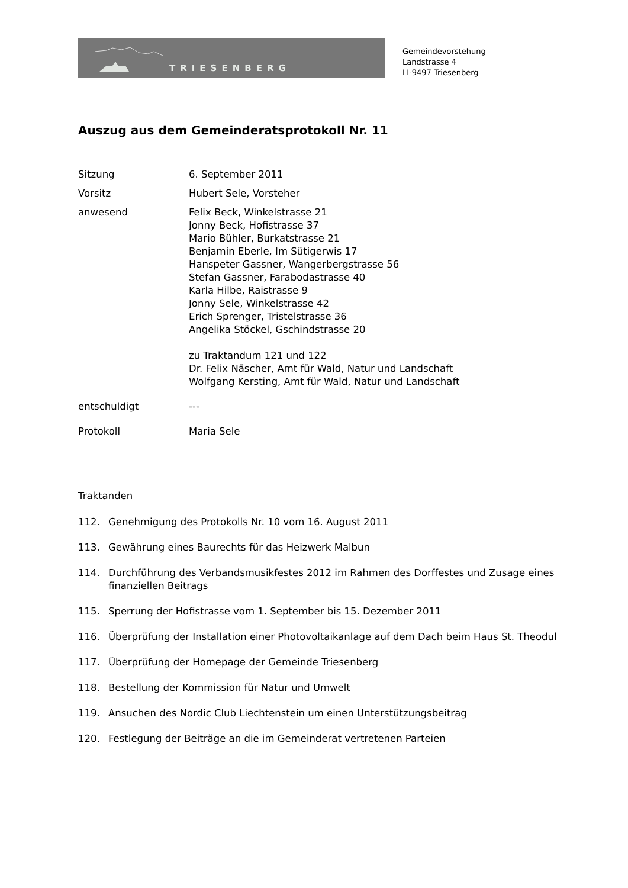TRIESENBERG
Gemeindevorstehung
Landstrasse 4
LI-9497 Triesenberg
Auszug aus dem Gemeinderatsprotokoll Nr. 11
Sitzung 6. September 2011
Vorsitz Hubert Sele, Vorsteher
anwesend Felix Beck, Winkelstrasse 21
Jonny Beck, Hofistrasse 37
Mario Bühler, Burkatstrasse 21
Benjamin Eberle, Im Sütigerwis 17
Hanspeter Gassner, Wangerbergstrasse 56
Stefan Gassner, Farabodastrasse 40
Karla Hilbe, Raistrasse 9
Jonny Sele, Winkelstrasse 42
Erich Sprenger, Tristelstrasse 36
Angelika Stöckel, Gschindstrasse 20
zu Traktandum 121 und 122
Dr. Felix Näscher, Amt für Wald, Natur und Landschaft
Wolfgang Kersting, Amt für Wald, Natur und Landschaft
entschuldigt ---
Protokoll Maria Sele
Traktanden
112. Genehmigung des Protokolls Nr. 10 vom 16. August 2011
113. Gewährung eines Baurechts für das Heizwerk Malbun
114. Durchführung des Verbandsmusikfestes 2012 im Rahmen des Dorffestes und Zusage eines finanziellen Beitrags
115. Sperrung der Hofistrasse vom 1. September bis 15. Dezember 2011
116. Überprüfung der Installation einer Photovoltaikanlage auf dem Dach beim Haus St. Theodul
117. Überprüfung der Homepage der Gemeinde Triesenberg
118. Bestellung der Kommission für Natur und Umwelt
119. Ansuchen des Nordic Club Liechtenstein um einen Unterstützungsbeitrag
120. Festlegung der Beiträge an die im Gemeinderat vertretenen Parteien